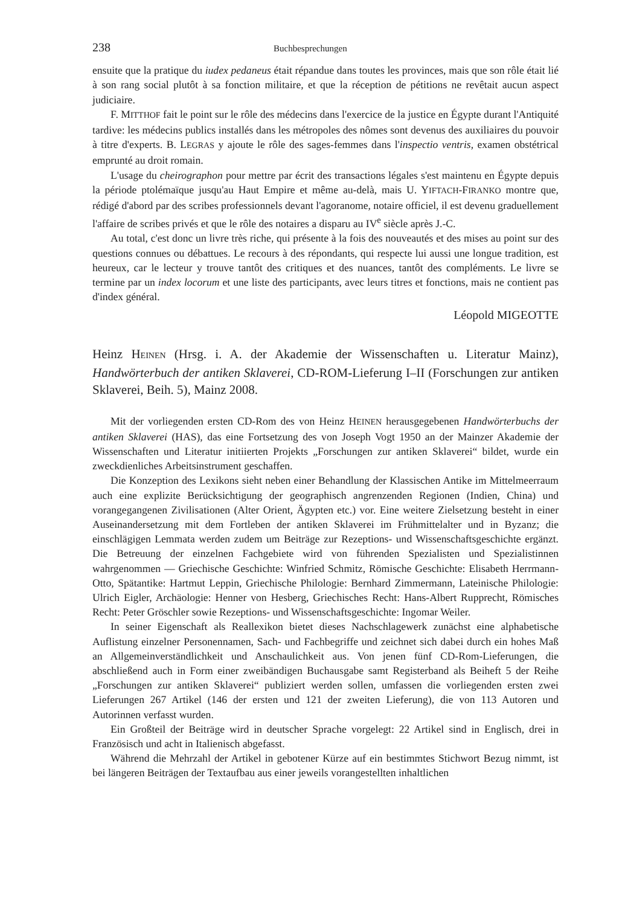238 Buchbesprechungen
ensuite que la pratique du iudex pedaneus était répandue dans toutes les provinces, mais que son rôle était lié à son rang social plutôt à sa fonction militaire, et que la réception de pétitions ne revêtait aucun aspect judiciaire.
F. MITTHOF fait le point sur le rôle des médecins dans l'exercice de la justice en Égypte durant l'Antiquité tardive: les médecins publics installés dans les métropoles des nômes sont devenus des auxiliaires du pouvoir à titre d'experts. B. LEGRAS y ajoute le rôle des sages-femmes dans l'inspectio ventris, examen obstétrical emprunté au droit romain.
L'usage du cheirographon pour mettre par écrit des transactions légales s'est maintenu en Égypte depuis la période ptolémaïque jusqu'au Haut Empire et même au-delà, mais U. YIFTACH-FIRANKO montre que, rédigé d'abord par des scribes professionnels devant l'agoranome, notaire officiel, il est devenu graduellement l'affaire de scribes privés et que le rôle des notaires a disparu au IV<sup>e</sup> siècle après J.-C.
Au total, c'est donc un livre très riche, qui présente à la fois des nouveautés et des mises au point sur des questions connues ou débattues. Le recours à des répondants, qui respecte lui aussi une longue tradition, est heureux, car le lecteur y trouve tantôt des critiques et des nuances, tantôt des compléments. Le livre se termine par un index locorum et une liste des participants, avec leurs titres et fonctions, mais ne contient pas d'index général.
Léopold MIGEOTTE
Heinz HEINEN (Hrsg. i. A. der Akademie der Wissenschaften u. Literatur Mainz), Handwörterbuch der antiken Sklaverei, CD-ROM-Lieferung I–II (Forschungen zur antiken Sklaverei, Beih. 5), Mainz 2008.
Mit der vorliegenden ersten CD-Rom des von Heinz HEINEN herausgegebenen Handwörterbuchs der antiken Sklaverei (HAS), das eine Fortsetzung des von Joseph Vogt 1950 an der Mainzer Akademie der Wissenschaften und Literatur initiierten Projekts „Forschungen zur antiken Sklaverei“ bildet, wurde ein zweckdienliches Arbeitsinstrument geschaffen.
Die Konzeption des Lexikons sieht neben einer Behandlung der Klassischen Antike im Mittelmeerraum auch eine explizite Berücksichtigung der geographisch angrenzenden Regionen (Indien, China) und vorangegangenen Zivilisationen (Alter Orient, Ägypten etc.) vor. Eine weitere Zielsetzung besteht in einer Auseinandersetzung mit dem Fortleben der antiken Sklaverei im Frühmittelalter und in Byzanz; die einschlägigen Lemmata werden zudem um Beiträge zur Rezeptions- und Wissenschaftsgeschichte ergänzt. Die Betreuung der einzelnen Fachgebiete wird von führenden Spezialisten und Spezialistinnen wahrgenommen — Griechische Geschichte: Winfried Schmitz, Römische Geschichte: Elisabeth Herrmann-Otto, Spätantike: Hartmut Leppin, Griechische Philologie: Bernhard Zimmermann, Lateinische Philologie: Ulrich Eigler, Archäologie: Henner von Hesberg, Griechisches Recht: Hans-Albert Rupprecht, Römisches Recht: Peter Gröschler sowie Rezeptions- und Wissenschaftsgeschichte: Ingomar Weiler.
In seiner Eigenschaft als Reallexikon bietet dieses Nachschlagewerk zunächst eine alphabetische Auflistung einzelner Personennamen, Sach- und Fachbegriffe und zeichnet sich dabei durch ein hohes Maß an Allgemeinverständlichkeit und Anschaulichkeit aus. Von jenen fünf CD-Rom-Lieferungen, die abschließend auch in Form einer zweibändigen Buchausgabe samt Registerband als Beiheft 5 der Reihe „Forschungen zur antiken Sklaverei“ publiziert werden sollen, umfassen die vorliegenden ersten zwei Lieferungen 267 Artikel (146 der ersten und 121 der zweiten Lieferung), die von 113 Autoren und Autorinnen verfasst wurden.
Ein Großteil der Beiträge wird in deutscher Sprache vorgelegt: 22 Artikel sind in Englisch, drei in Französisch und acht in Italienisch abgefasst.
Während die Mehrzahl der Artikel in gebotener Kürze auf ein bestimmtes Stichwort Bezug nimmt, ist bei längeren Beiträgen der Textaufbau aus einer jeweils vorangestellten inhaltlichen